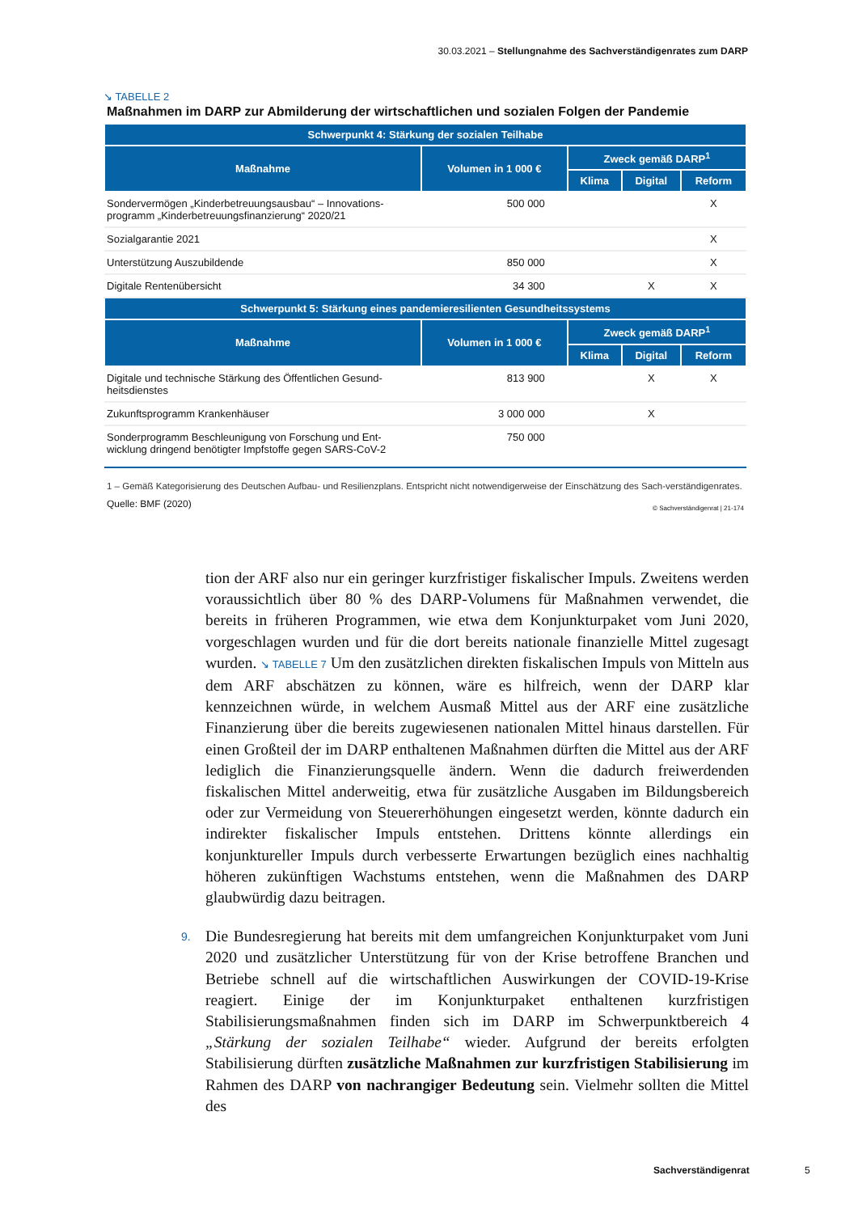30.03.2021 – Stellungnahme des Sachverständigenrates zum DARP
↘ TABELLE 2
Maßnahmen im DARP zur Abmilderung der wirtschaftlichen und sozialen Folgen der Pandemie
| Schwerpunkt 4: Stärkung der sozialen Teilhabe | | | | |
| --- | --- | --- | --- | --- |
| Maßnahme | Volumen in 1 000 € | Zweck gemäß DARP<sup>1</sup> | | |
| | | Klima | Digital | Reform |
| Sondervermögen „Kinderbetreuungsausbau“ – Innovations-programm „Kinderbetreuungsfinanzierung“ 2020/21 | 500 000 | | | X |
| Sozialgarantie 2021 | | | | X |
| Unterstützung Auszubildende | 850 000 | | | X |
| Digitale Rentenübersicht | 34 300 | | X | X |
| Schwerpunkt 5: Stärkung eines pandemieresilienten Gesundheitssystems | | | | |
| Maßnahme | Volumen in 1 000 € | Zweck gemäß DARP<sup>1</sup> | | |
| | | Klima | Digital | Reform |
| Digitale und technische Stärkung des Öffentlichen Gesund-heitsdienstes | 813 900 | | X | X |
| Zukunftsprogramm Krankenhäuser | 3 000 000 | | X | |
| Sonderprogramm Beschleunigung von Forschung und Ent-wicklung dringend benötigter Impfstoffe gegen SARS-CoV-2 | 750 000 | | | |
1 – Gemäß Kategorisierung des Deutschen Aufbau- und Resilienzplans. Entspricht nicht notwendigerweise der Einschätzung des Sach-verständigenrates.
Quelle: BMF (2020) © Sachverständigenrat | 21-174
tion der ARF also nur ein geringer kurzfristiger fiskalischer Impuls. Zweitens werden voraussichtlich über 80 % des DARP-Volumens für Maßnahmen verwendet, die bereits in früheren Programmen, wie etwa dem Konjunkturpaket vom Juni 2020, vorgeschlagen wurden und für die dort bereits nationale finanzielle Mittel zugesagt wurden. ↘ TABELLE 7 Um den zusätzlichen direkten fiskalischen Impuls von Mitteln aus dem ARF abschätzen zu können, wäre es hilfreich, wenn der DARP klar kennzeichnen würde, in welchem Ausmaß Mittel aus der ARF eine zusätzliche Finanzierung über die bereits zugewiesenen nationalen Mittel hinaus darstellen. Für einen Großteil der im DARP enthaltenen Maßnahmen dürften die Mittel aus der ARF lediglich die Finanzierungsquelle ändern. Wenn die dadurch freiwerdenden fiskalischen Mittel anderweitig, etwa für zusätzliche Ausgaben im Bildungsbereich oder zur Vermeidung von Steuererhöhungen eingesetzt werden, könnte dadurch ein indirekter fiskalischer Impuls entstehen. Drittens könnte allerdings ein konjunktureller Impuls durch verbesserte Erwartungen bezüglich eines nachhaltig höheren zukünftigen Wachstums entstehen, wenn die Maßnahmen des DARP glaubwürdig dazu beitragen.
9. Die Bundesregierung hat bereits mit dem umfangreichen Konjunkturpaket vom Juni 2020 und zusätzlicher Unterstützung für von der Krise betroffene Branchen und Betriebe schnell auf die wirtschaftlichen Auswirkungen der COVID-19-Krise reagiert. Einige der im Konjunkturpaket enthaltenen kurzfristigen Stabilisierungsmaßnahmen finden sich im DARP im Schwerpunktbereich 4 „Stärkung der sozialen Teilhabe“ wieder. Aufgrund der bereits erfolgten Stabilisierung dürften zusätzliche Maßnahmen zur kurzfristigen Stabilisierung im Rahmen des DARP von nachrangiger Bedeutung sein. Vielmehr sollten die Mittel des
Sachverständigenrat 5